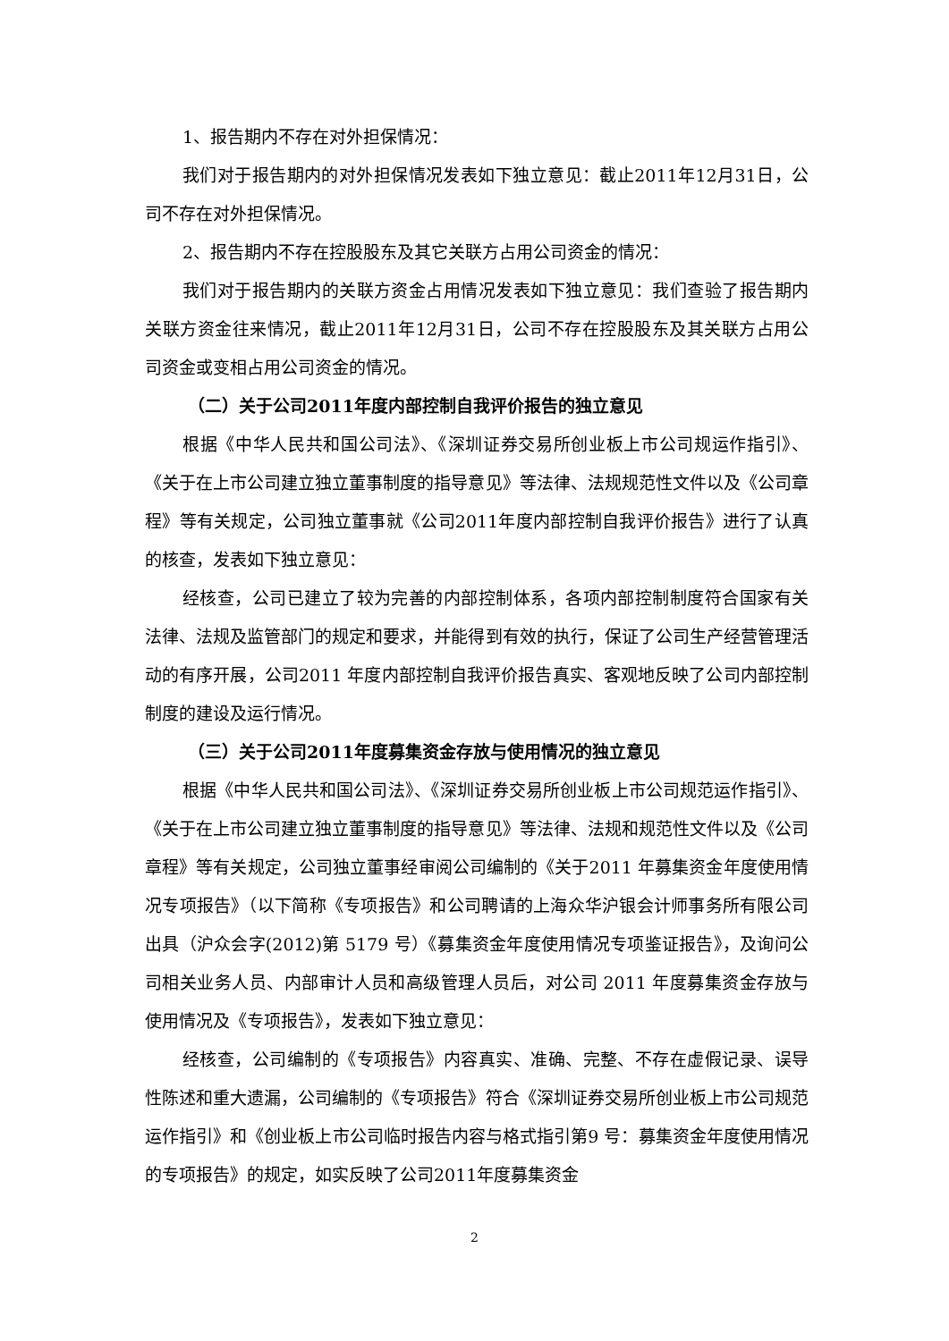1、报告期内不存在对外担保情况：
我们对于报告期内的对外担保情况发表如下独立意见：截止2011年12月31日，公司不存在对外担保情况。
2、报告期内不存在控股股东及其它关联方占用公司资金的情况：
我们对于报告期内的关联方资金占用情况发表如下独立意见：我们查验了报告期内关联方资金往来情况，截止2011年12月31日，公司不存在控股股东及其关联方占用公司资金或变相占用公司资金的情况。
（二）关于公司2011年度内部控制自我评价报告的独立意见
根据《中华人民共和国公司法》、《深圳证券交易所创业板上市公司规运作指引》、《关于在上市公司建立独立董事制度的指导意见》等法律、法规规范性文件以及《公司章程》等有关规定，公司独立董事就《公司2011年度内部控制自我评价报告》进行了认真的核查，发表如下独立意见：
经核查，公司已建立了较为完善的内部控制体系，各项内部控制制度符合国家有关法律、法规及监管部门的规定和要求，并能得到有效的执行，保证了公司生产经营管理活动的有序开展，公司2011 年度内部控制自我评价报告真实、客观地反映了公司内部控制制度的建设及运行情况。
（三）关于公司2011年度募集资金存放与使用情况的独立意见
根据《中华人民共和国公司法》、《深圳证券交易所创业板上市公司规范运作指引》、《关于在上市公司建立独立董事制度的指导意见》等法律、法规和规范性文件以及《公司章程》等有关规定，公司独立董事经审阅公司编制的《关于2011 年募集资金年度使用情况专项报告》（以下简称《专项报告》和公司聘请的上海众华沪银会计师事务所有限公司出具（沪众会字(2012)第 5179 号）《募集资金年度使用情况专项鉴证报告》，及询问公司相关业务人员、内部审计人员和高级管理人员后，对公司 2011 年度募集资金存放与使用情况及《专项报告》，发表如下独立意见：
经核查，公司编制的《专项报告》内容真实、准确、完整、不存在虚假记录、误导性陈述和重大遗漏，公司编制的《专项报告》符合《深圳证券交易所创业板上市公司规范运作指引》和《创业板上市公司临时报告内容与格式指引第9 号：募集资金年度使用情况的专项报告》的规定，如实反映了公司2011年度募集资金
2